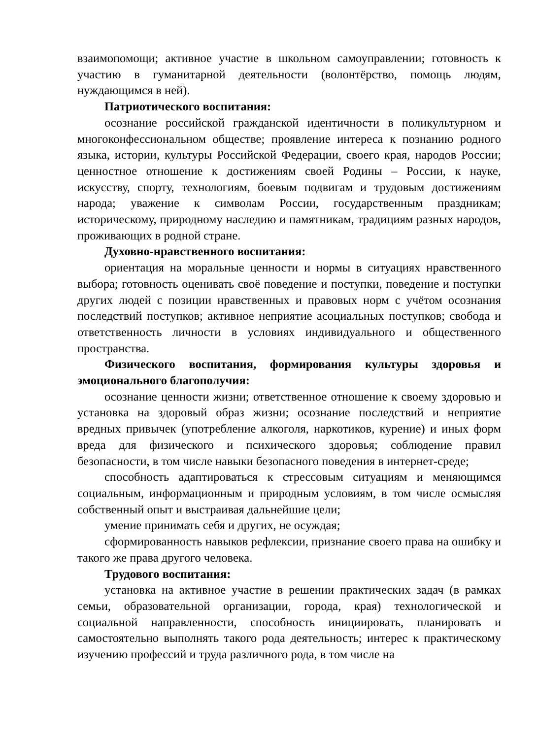взаимопомощи; активное участие в школьном самоуправлении; готовность к участию в гуманитарной деятельности (волонтёрство, помощь людям, нуждающимся в ней).
Патриотического воспитания:
осознание российской гражданской идентичности в поликультурном и многоконфессиональном обществе; проявление интереса к познанию родного языка, истории, культуры Российской Федерации, своего края, народов России; ценностное отношение к достижениям своей Родины – России, к науке, искусству, спорту, технологиям, боевым подвигам и трудовым достижениям народа; уважение к символам России, государственным праздникам; историческому, природному наследию и памятникам, традициям разных народов, проживающих в родной стране.
Духовно-нравственного воспитания:
ориентация на моральные ценности и нормы в ситуациях нравственного выбора; готовность оценивать своё поведение и поступки, поведение и поступки других людей с позиции нравственных и правовых норм с учётом осознания последствий поступков; активное неприятие асоциальных поступков; свобода и ответственность личности в условиях индивидуального и общественного пространства.
Физического воспитания, формирования культуры здоровья и эмоционального благополучия:
осознание ценности жизни; ответственное отношение к своему здоровью и установка на здоровый образ жизни; осознание последствий и неприятие вредных привычек (употребление алкоголя, наркотиков, курение) и иных форм вреда для физического и психического здоровья; соблюдение правил безопасности, в том числе навыки безопасного поведения в интернет-среде;
способность адаптироваться к стрессовым ситуациям и меняющимся социальным, информационным и природным условиям, в том числе осмысляя собственный опыт и выстраивая дальнейшие цели;
умение принимать себя и других, не осуждая;
сформированность навыков рефлексии, признание своего права на ошибку и такого же права другого человека.
Трудового воспитания:
установка на активное участие в решении практических задач (в рамках семьи, образовательной организации, города, края) технологической и социальной направленности, способность инициировать, планировать и самостоятельно выполнять такого рода деятельность; интерес к практическому изучению профессий и труда различного рода, в том числе на